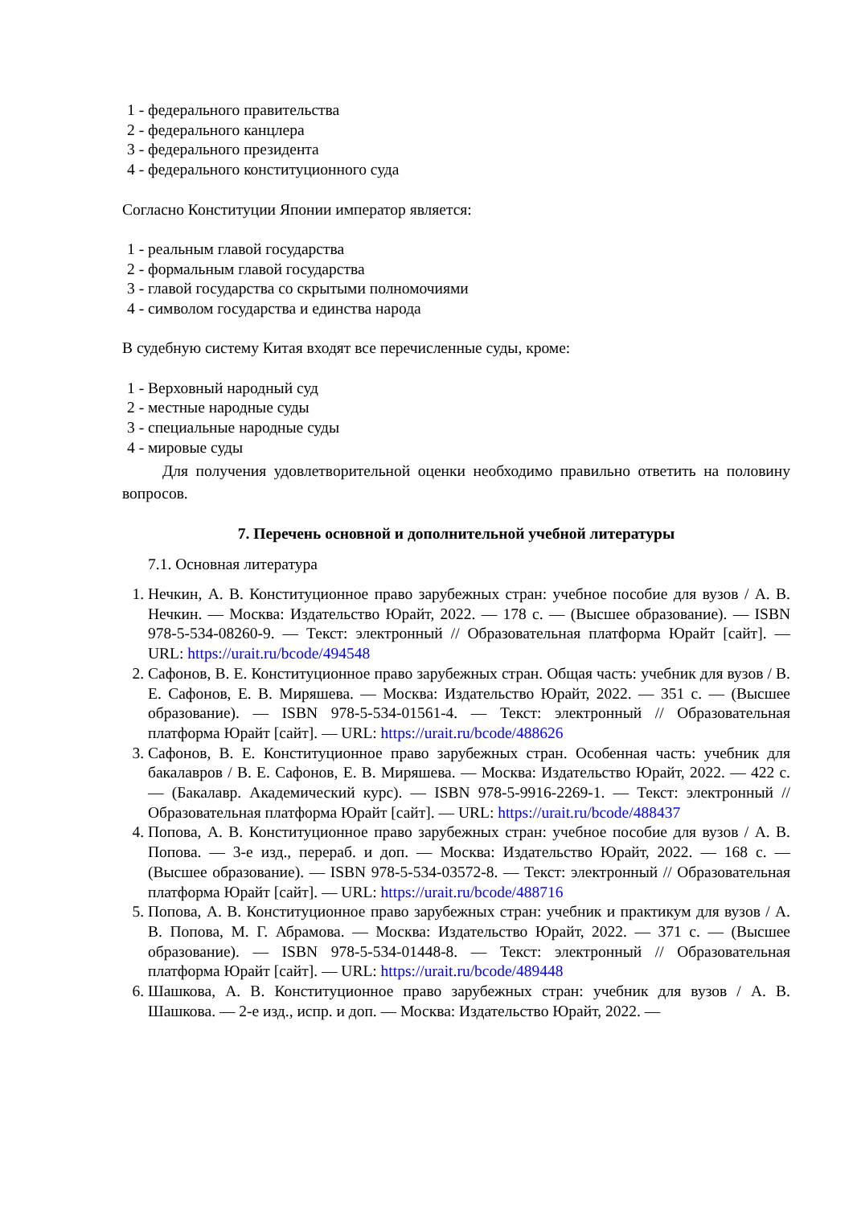1 - федерального правительства
2 - федерального канцлера
3 - федерального президента
4 - федерального конституционного суда
Согласно Конституции Японии император является:
1 - реальным главой государства
2 - формальным главой государства
3 - главой государства со скрытыми полномочиями
4 - символом государства и единства народа
В судебную систему Китая входят все перечисленные суды, кроме:
1 - Верховный народный суд
2 - местные народные суды
3 - специальные народные суды
4 - мировые суды
Для получения удовлетворительной оценки необходимо правильно ответить на половину вопросов.
7. Перечень основной и дополнительной учебной литературы
7.1. Основная литература
1. Нечкин, А. В. Конституционное право зарубежных стран: учебное пособие для вузов / А. В. Нечкин. — Москва: Издательство Юрайт, 2022. — 178 с. — (Высшее образование). — ISBN 978-5-534-08260-9. — Текст: электронный // Образовательная платформа Юрайт [сайт]. — URL: https://urait.ru/bcode/494548
2. Сафонов, В. Е. Конституционное право зарубежных стран. Общая часть: учебник для вузов / В. Е. Сафонов, Е. В. Миряшева. — Москва: Издательство Юрайт, 2022. — 351 с. — (Высшее образование). — ISBN 978-5-534-01561-4. — Текст: электронный // Образовательная платформа Юрайт [сайт]. — URL: https://urait.ru/bcode/488626
3. Сафонов, В. Е. Конституционное право зарубежных стран. Особенная часть: учебник для бакалавров / В. Е. Сафонов, Е. В. Миряшева. — Москва: Издательство Юрайт, 2022. — 422 с. — (Бакалавр. Академический курс). — ISBN 978-5-9916-2269-1. — Текст: электронный // Образовательная платформа Юрайт [сайт]. — URL: https://urait.ru/bcode/488437
4. Попова, А. В. Конституционное право зарубежных стран: учебное пособие для вузов / А. В. Попова. — 3-е изд., перераб. и доп. — Москва: Издательство Юрайт, 2022. — 168 с. — (Высшее образование). — ISBN 978-5-534-03572-8. — Текст: электронный // Образовательная платформа Юрайт [сайт]. — URL: https://urait.ru/bcode/488716
5. Попова, А. В. Конституционное право зарубежных стран: учебник и практикум для вузов / А. В. Попова, М. Г. Абрамова. — Москва: Издательство Юрайт, 2022. — 371 с. — (Высшее образование). — ISBN 978-5-534-01448-8. — Текст: электронный // Образовательная платформа Юрайт [сайт]. — URL: https://urait.ru/bcode/489448
6. Шашкова, А. В. Конституционное право зарубежных стран: учебник для вузов / А. В. Шашкова. — 2-е изд., испр. и доп. — Москва: Издательство Юрайт, 2022. —